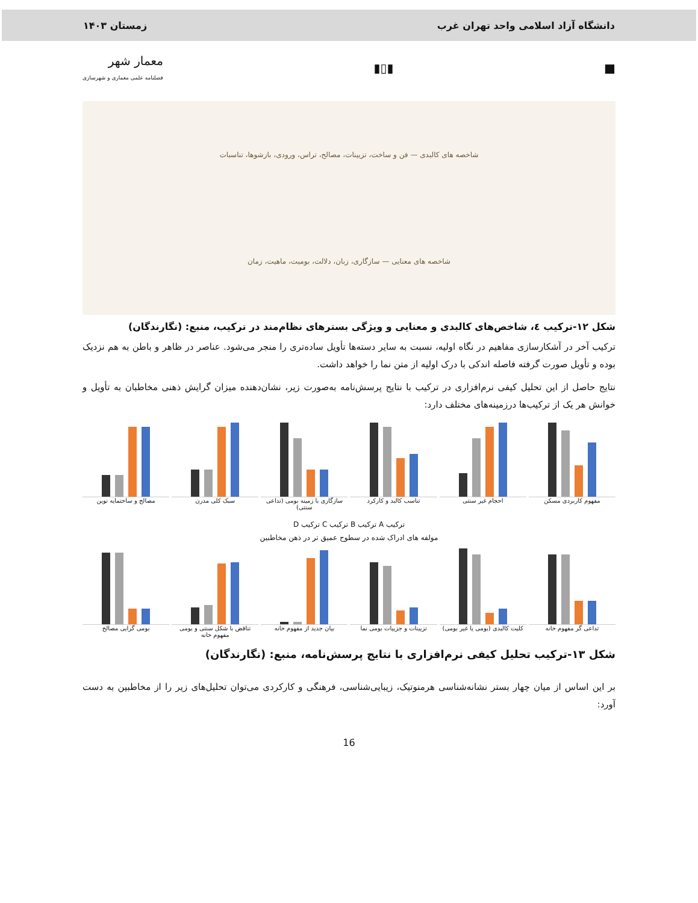دانشگاه آزاد اسلامی واحد تهران غرب زمستان ۱۴۰۳
■ ▮▯▮ معمار شهر
فصلنامه علمی معماری و شهرسازی
شاخصه های کالبدی — فن و ساخت، تزیینات، مصالح، تراس، ورودی، بازشوها، تناسبات
شاخصه های معنایی — سازگاری، زبان، دلالت، بومیت، ماهیت، زمان
شکل ۱۲-ترکیب ٤، شاخص‌های کالبدی و معنایی و ویژگی بسترهای نظام‌مند در ترکیب، منبع: (نگارندگان)
ترکیب آخر در آشکارسازی مفاهیم در نگاه اولیه، نسبت به سایر دسته‌ها تأویل ساده‌تری را منجر می‌شود. عناصر در ظاهر و باطن به هم نزدیک بوده و تأویل صورت گرفته فاصله اندکی با درک اولیه از متن نما را خواهد داشت.
نتایج حاصل از این تحلیل کیفی نرم‌افزاری در ترکیب با نتایج پرسش‌نامه به‌صورت زیر، نشان‌دهنده میزان گرایش ذهنی مخاطبان به تأویل و خوانش هر یک از ترکیب‌ها درزمینه‌های مختلف دارد:
مفهوم کاربردی مسکن احجام غیر سنتی تناسب کالبد و کارکرد سازگاری با زمینه بومی (تداعی سنتی)
سبک کلی مدرن مصالح و ساختمایه نوین
ترکیب A ترکیب B ترکیب C ترکیب D
مولفه های ادراک شده در سطوح عمیق تر در ذهن مخاطبین
تداعی گر مفهوم خانه کلیت کالبدی (بومی یا غیر بومی) تزیینات و جزییات بومی نما بیان جدید از مفهوم خانه تناقض با شکل سنتی و بومی مفهوم خانه
بومی گرایی مصالح
شکل ۱۳-ترکیب تحلیل کیفی نرم‌افزاری با نتایج پرسش‌نامه، منبع: (نگارندگان)
بر این اساس از میان چهار بستر نشانه‌شناسی هرمنوتیک، زیبایی‌شناسی، فرهنگی و کارکردی می‌توان تحلیل‌های زیر را از مخاطبین به دست آورد:
16